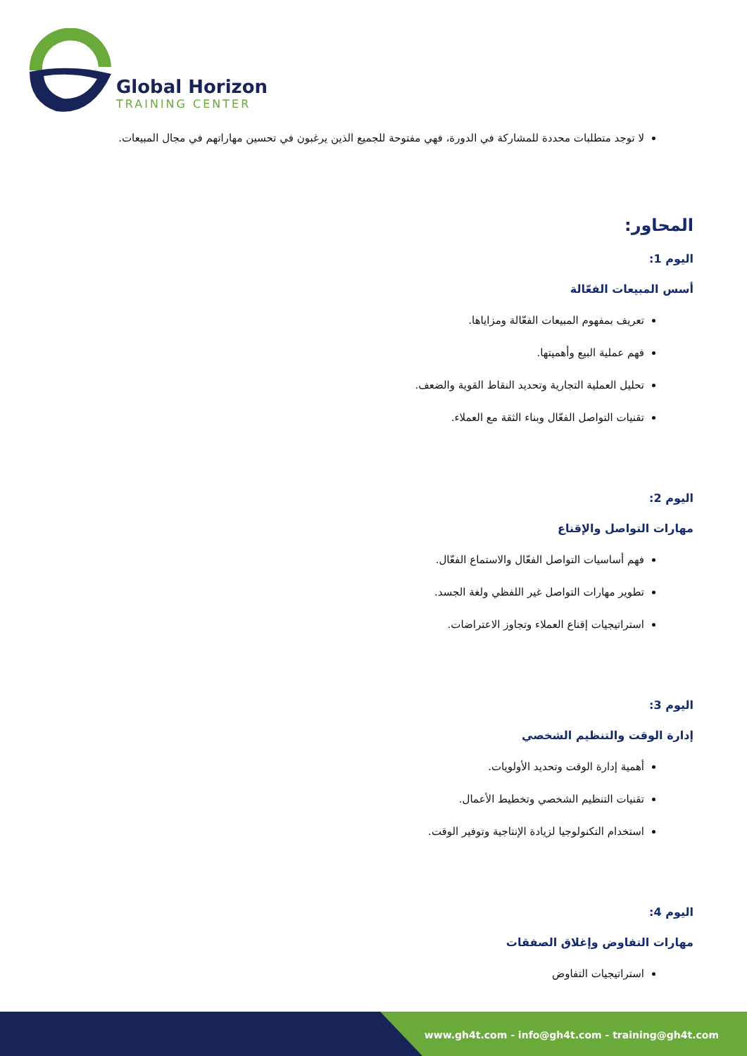Global Horizon
TRAINING CENTER
لا توجد متطلبات محددة للمشاركة في الدورة، فهي مفتوحة للجميع الذين يرغبون في تحسين مهاراتهم في مجال المبيعات.
المحاور:
اليوم 1:
أسس المبيعات الفعّالة
تعريف بمفهوم المبيعات الفعّالة ومزاياها.
فهم عملية البيع وأهميتها.
تحليل العملية التجارية وتحديد النقاط القوية والضعف.
تقنيات التواصل الفعّال وبناء الثقة مع العملاء.
اليوم 2:
مهارات التواصل والإقناع
فهم أساسيات التواصل الفعّال والاستماع الفعّال.
تطوير مهارات التواصل غير اللفظي ولغة الجسد.
استراتيجيات إقناع العملاء وتجاوز الاعتراضات.
اليوم 3:
إدارة الوقت والتنظيم الشخصي
أهمية إدارة الوقت وتحديد الأولويات.
تقنيات التنظيم الشخصي وتخطيط الأعمال.
استخدام التكنولوجيا لزيادة الإنتاجية وتوفير الوقت.
اليوم 4:
مهارات التفاوض وإغلاق الصفقات
استراتيجيات التفاوض
www.gh4t.com - info@gh4t.com - training@gh4t.com